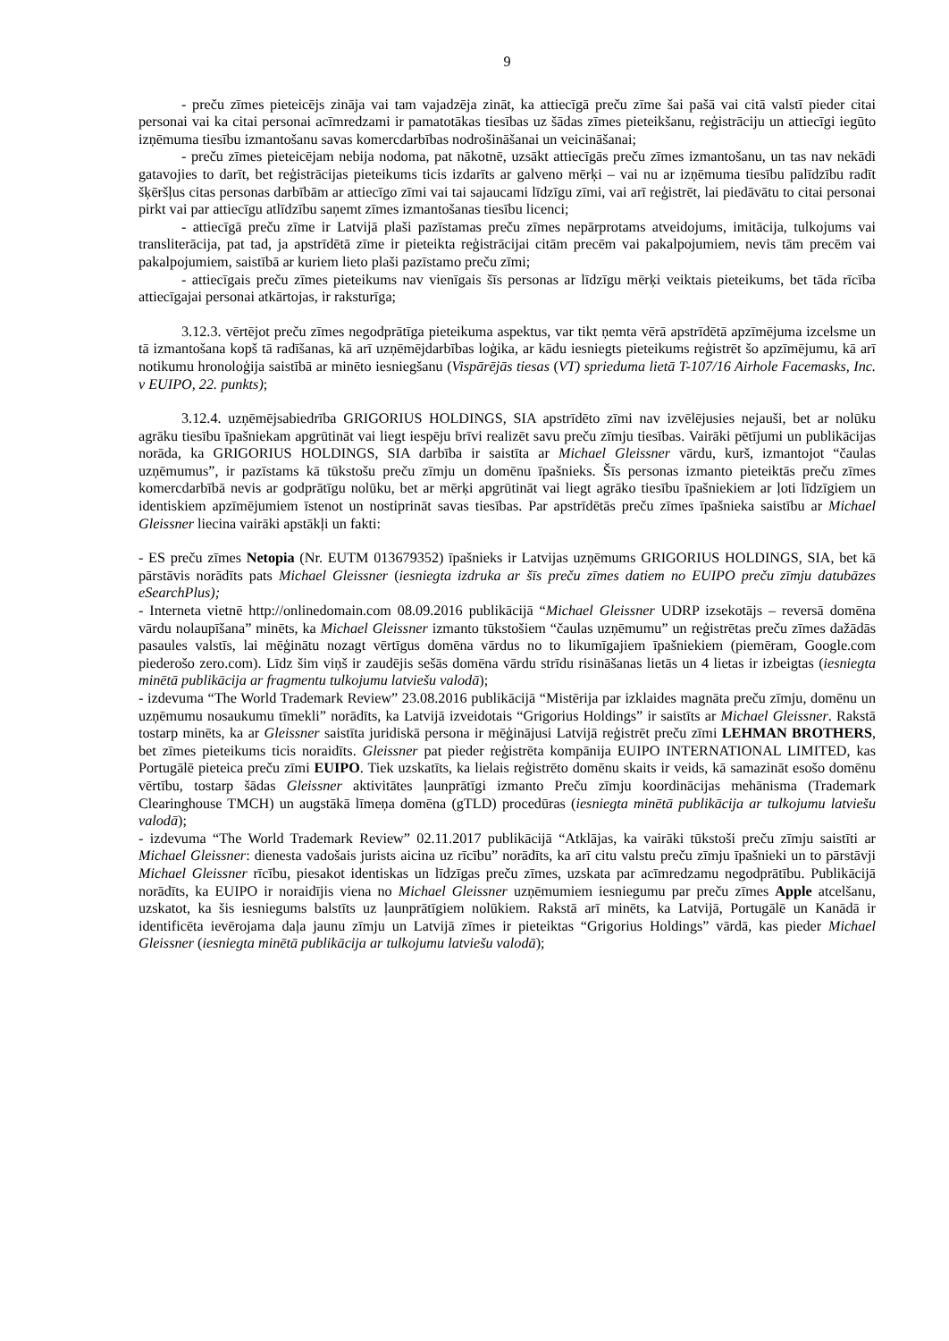9
- preču zīmes pieteicējs zināja vai tam vajadzēja zināt, ka attiecīgā preču zīme šai pašā vai citā valstī pieder citai personai vai ka citai personai acīmredzami ir pamatotākas tiesības uz šādas zīmes pieteikšanu, reģistrāciju un attiecīgi iegūto izņēmuma tiesību izmantošanu savas komercdarbības nodrošināšanai un veicināšanai;
- preču zīmes pieteicējam nebija nodoma, pat nākotnē, uzsākt attiecīgās preču zīmes izmantošanu, un tas nav nekādi gatavojies to darīt, bet reģistrācijas pieteikums ticis izdarīts ar galveno mērķi – vai nu ar izņēmuma tiesību palīdzību radīt šķēršļus citas personas darbībām ar attiecīgo zīmi vai tai sajaucami līdzīgu zīmi, vai arī reģistrēt, lai piedāvātu to citai personai pirkt vai par attiecīgu atlīdzību saņemt zīmes izmantošanas tiesību licenci;
- attiecīgā preču zīme ir Latvijā plaši pazīstamas preču zīmes nepārprotams atveidojums, imitācija, tulkojums vai transliterācija, pat tad, ja apstrīdētā zīme ir pieteikta reģistrācijai citām precēm vai pakalpojumiem, nevis tām precēm vai pakalpojumiem, saistībā ar kuriem lieto plaši pazīstamo preču zīmi;
- attiecīgais preču zīmes pieteikums nav vienīgais šīs personas ar līdzīgu mērķi veiktais pieteikums, bet tāda rīcība attiecīgajai personai atkārtojas, ir raksturīga;
3.12.3. vērtējot preču zīmes negodprātīga pieteikuma aspektus, var tikt ņemta vērā apstrīdētā apzīmējuma izcelsme un tā izmantošana kopš tā radīšanas, kā arī uzņēmējdarbības loģika, ar kādu iesniegts pieteikums reģistrēt šo apzīmējumu, kā arī notikumu hronoloģija saistībā ar minēto iesniegšanu (Vispārējās tiesas (VT) sprieduma lietā T-107/16 Airhole Facemasks, Inc. v EUIPO, 22. punkts);
3.12.4. uzņēmējsabiedrība GRIGORIUS HOLDINGS, SIA apstrīdēto zīmi nav izvēlējusies nejauši, bet ar nolūku agrāku tiesību īpašniekam apgrūtināt vai liegt iespēju brīvi realizēt savu preču zīmju tiesības. Vairāki pētījumi un publikācijas norāda, ka GRIGORIUS HOLDINGS, SIA darbība ir saistīta ar Michael Gleissner vārdu, kurš, izmantojot “čaulas uzņēmumus”, ir pazīstams kā tūkstošu preču zīmju un domēnu īpašnieks. Šīs personas izmanto pieteiktās preču zīmes komercdarbībā nevis ar godprātīgu nolūku, bet ar mērķi apgrūtināt vai liegt agrāko tiesību īpašniekiem ar ļoti līdzīgiem un identiskiem apzīmējumiem īstenot un nostiprināt savas tiesības. Par apstrīdētās preču zīmes īpašnieka saistību ar Michael Gleissner liecina vairāki apstākļi un fakti:
- ES preču zīmes Netopia (Nr. EUTM 013679352) īpašnieks ir Latvijas uzņēmums GRIGORIUS HOLDINGS, SIA, bet kā pārstāvis norādīts pats Michael Gleissner (iesniegta izdruka ar šīs preču zīmes datiem no EUIPO preču zīmju datubāzes eSearchPlus);
- Interneta vietnē http://onlinedomain.com 08.09.2016 publikācijā “Michael Gleissner UDRP izsekotājs – reversā domēna vārdu nolaupīšana” minēts, ka Michael Gleissner izmanto tūkstošiem “čaulas uzņēmumu” un reģistrētas preču zīmes dažādās pasaules valstīs, lai mēģinātu nozagt vērtīgus domēna vārdus no to likumīgajiem īpašniekiem (piemēram, Google.com piederošo zero.com). Līdz šim viņš ir zaudējis sešās domēna vārdu strīdu risināšanas lietās un 4 lietas ir izbeigtas (iesniegta minētā publikācija ar fragmentu tulkojumu latviešu valodā);
- izdevuma “The World Trademark Review” 23.08.2016 publikācijā “Mistērija par izklaides magnāta preču zīmju, domēnu un uzņēmumu nosaukumu tīmekli” norādīts, ka Latvijā izveidotais “Grigorius Holdings” ir saistīts ar Michael Gleissner. Rakstā tostarp minēts, ka ar Gleissner saistīta juridiskā persona ir mēģinājusi Latvijā reģistrēt preču zīmi LEHMAN BROTHERS, bet zīmes pieteikums ticis noraidīts. Gleissner pat pieder reģistrēta kompānija EUIPO INTERNATIONAL LIMITED, kas Portugālē pieteica preču zīmi EUIPO. Tiek uzskatīts, ka lielais reģistrēto domēnu skaits ir veids, kā samazināt esošo domēnu vērtību, tostarp šādas Gleissner aktivitātes ļaunprātīgi izmanto Preču zīmju koordinācijas mehānisma (Trademark Clearinghouse TMCH) un augstākā līmeņa domēna (gTLD) procedūras (iesniegta minētā publikācija ar tulkojumu latviešu valodā);
- izdevuma “The World Trademark Review” 02.11.2017 publikācijā “Atklājas, ka vairāki tūkstoši preču zīmju saistīti ar Michael Gleissner: dienesta vadošais jurists aicina uz rīcību” norādīts, ka arī citu valstu preču zīmju īpašnieki un to pārstāvji Michael Gleissner rīcību, piesakot identiskas un līdzīgas preču zīmes, uzskata par acīmredzamu negodprātību. Publikācijā norādīts, ka EUIPO ir noraidījis viena no Michael Gleissner uzņēmumiem iesniegumu par preču zīmes Apple atcelšanu, uzskatot, ka šis iesniegums balstīts uz ļaunprātīgiem nolūkiem. Rakstā arī minēts, ka Latvijā, Portugālē un Kanādā ir identificēta ievērojama daļa jaunu zīmju un Latvijā zīmes ir pieteiktas “Grigorius Holdings” vārdā, kas pieder Michael Gleissner (iesniegta minētā publikācija ar tulkojumu latviešu valodā);